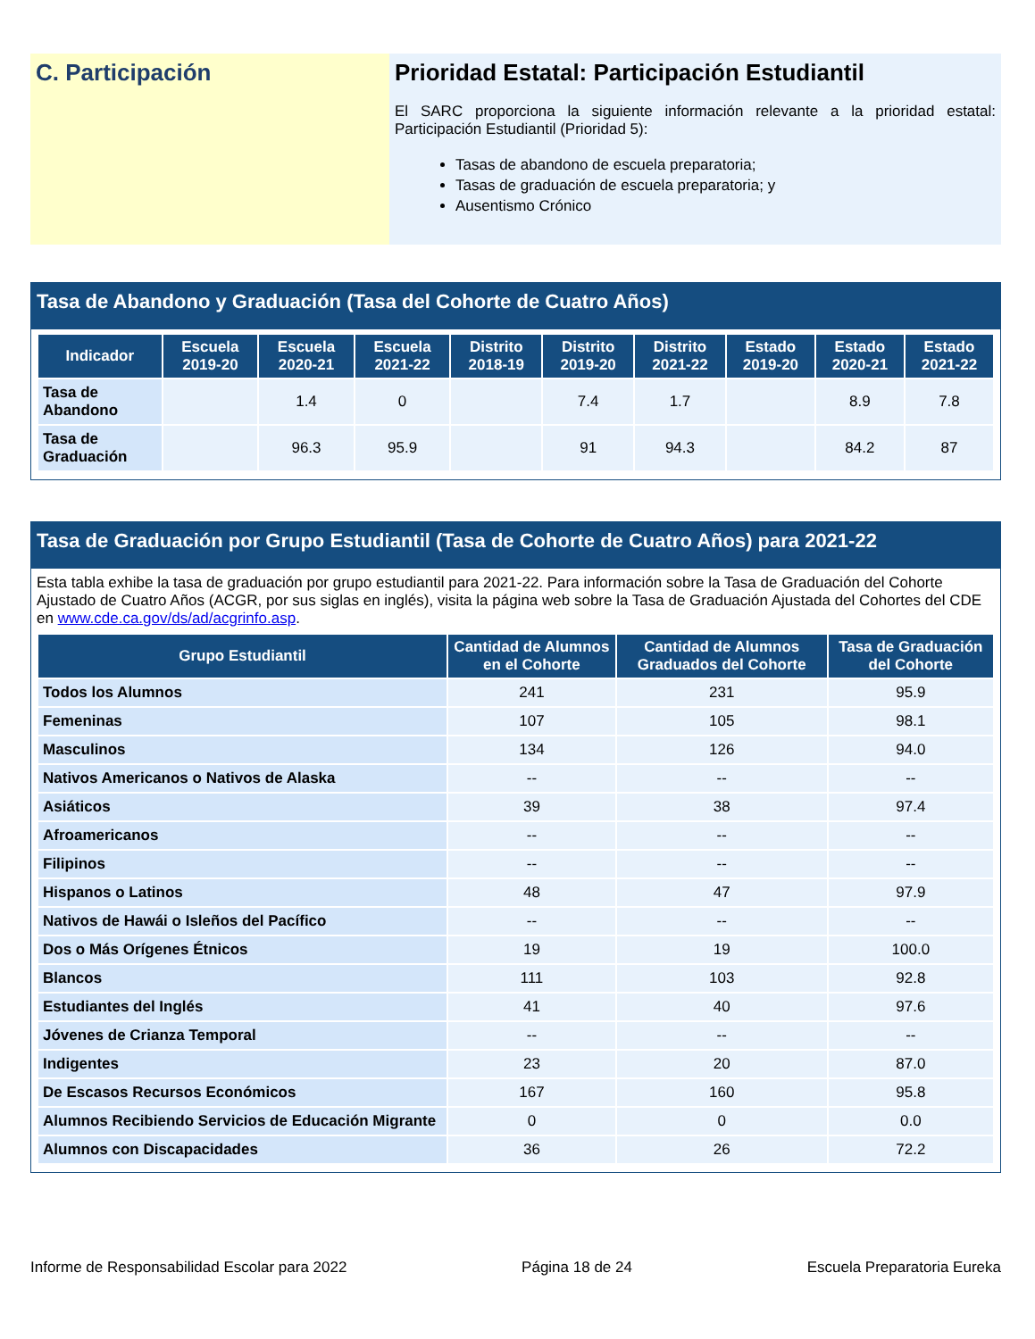C. Participación Prioridad Estatal: Participación Estudiantil
El SARC proporciona la siguiente información relevante a la prioridad estatal: Participación Estudiantil (Prioridad 5):
Tasas de abandono de escuela preparatoria;
Tasas de graduación de escuela preparatoria; y
Ausentismo Crónico
Tasa de Abandono y Graduación (Tasa del Cohorte de Cuatro Años)
| Indicador | Escuela 2019-20 | Escuela 2020-21 | Escuela 2021-22 | Distrito 2018-19 | Distrito 2019-20 | Distrito 2021-22 | Estado 2019-20 | Estado 2020-21 | Estado 2021-22 |
| --- | --- | --- | --- | --- | --- | --- | --- | --- | --- |
| Tasa de Abandono | | 1.4 | 0 | | 7.4 | 1.7 | | 8.9 | 7.8 |
| Tasa de Graduación | | 96.3 | 95.9 | | 91 | 94.3 | | 84.2 | 87 |
Tasa de Graduación por Grupo Estudiantil (Tasa de Cohorte de Cuatro Años) para 2021-22
Esta tabla exhibe la tasa de graduación por grupo estudiantil para 2021-22. Para información sobre la Tasa de Graduación del Cohorte Ajustado de Cuatro Años (ACGR, por sus siglas en inglés), visita la página web sobre la Tasa de Graduación Ajustada del Cohortes del CDE en www.cde.ca.gov/ds/ad/acgrinfo.asp.
| Grupo Estudiantil | Cantidad de Alumnos en el Cohorte | Cantidad de Alumnos Graduados del Cohorte | Tasa de Graduación del Cohorte |
| --- | --- | --- | --- |
| Todos los Alumnos | 241 | 231 | 95.9 |
| Femeninas | 107 | 105 | 98.1 |
| Masculinos | 134 | 126 | 94.0 |
| Nativos Americanos o Nativos de Alaska | -- | -- | -- |
| Asiáticos | 39 | 38 | 97.4 |
| Afroamericanos | -- | -- | -- |
| Filipinos | -- | -- | -- |
| Hispanos o Latinos | 48 | 47 | 97.9 |
| Nativos de Hawái o Isleños del Pacífico | -- | -- | -- |
| Dos o Más Orígenes Étnicos | 19 | 19 | 100.0 |
| Blancos | 111 | 103 | 92.8 |
| Estudiantes del Inglés | 41 | 40 | 97.6 |
| Jóvenes de Crianza Temporal | -- | -- | -- |
| Indigentes | 23 | 20 | 87.0 |
| De Escasos Recursos Económicos | 167 | 160 | 95.8 |
| Alumnos Recibiendo Servicios de Educación Migrante | 0 | 0 | 0.0 |
| Alumnos con Discapacidades | 36 | 26 | 72.2 |
Informe de Responsabilidad Escolar para 2022 Página 18 de 24 Escuela Preparatoria Eureka